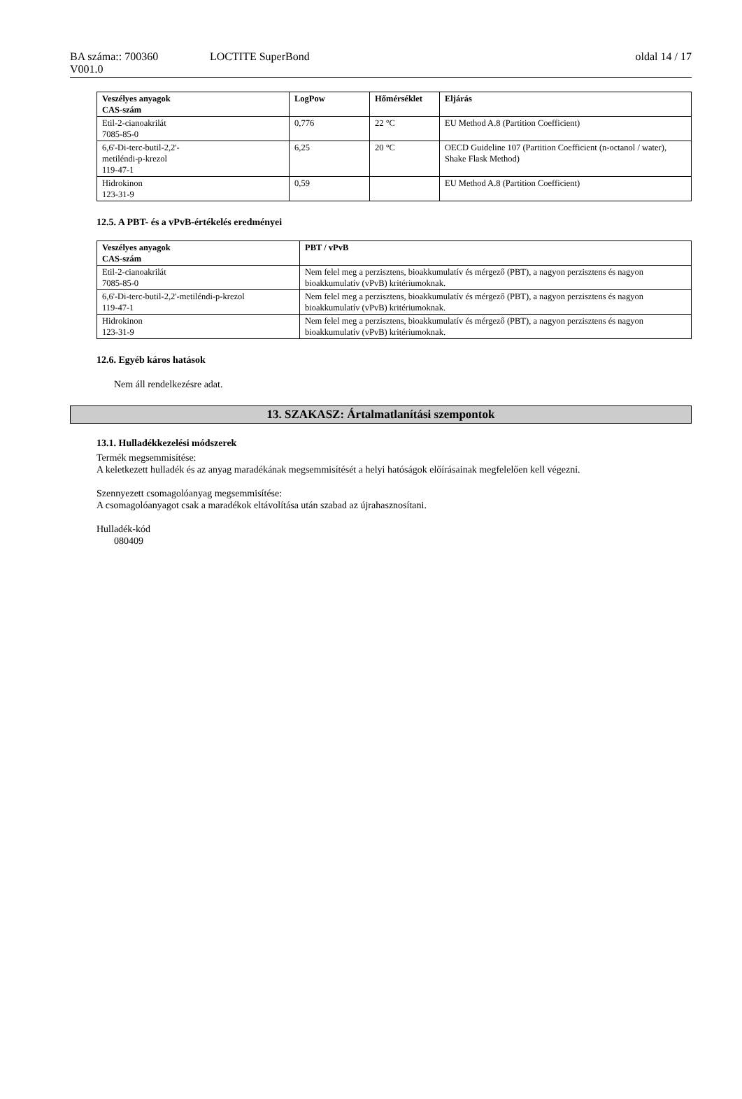BA száma:: 700360
V001.0
LOCTITE SuperBond oldal 14 / 17
| Veszélyes anyagok CAS-szám | LogPow | Hőmérséklet | Eljárás |
| --- | --- | --- | --- |
| Etil-2-cianoakrilát 7085-85-0 | 0,776 | 22 °C | EU Method A.8 (Partition Coefficient) |
| 6,6'-Di-terc-butil-2,2'- metiléndi-p-krezol 119-47-1 | 6,25 | 20 °C | OECD Guideline 107 (Partition Coefficient (n-octanol / water), Shake Flask Method) |
| Hidrokinon 123-31-9 | 0,59 | | EU Method A.8 (Partition Coefficient) |
12.5. A PBT- és a vPvB-értékelés eredményei
| Veszélyes anyagok CAS-szám | PBT / vPvB |
| --- | --- |
| Etil-2-cianoakrilát 7085-85-0 | Nem felel meg a perzisztens, bioakkumulatív és mérgező (PBT), a nagyon perzisztens és nagyon bioakkumulatív (vPvB) kritériumoknak. |
| 6,6'-Di-terc-butil-2,2'-metiléndi-p-krezol 119-47-1 | Nem felel meg a perzisztens, bioakkumulatív és mérgező (PBT), a nagyon perzisztens és nagyon bioakkumulatív (vPvB) kritériumoknak. |
| Hidrokinon 123-31-9 | Nem felel meg a perzisztens, bioakkumulatív és mérgező (PBT), a nagyon perzisztens és nagyon bioakkumulatív (vPvB) kritériumoknak. |
12.6. Egyéb káros hatások
Nem áll rendelkezésre adat.
13. SZAKASZ: Ártalmatlanítási szempontok
13.1. Hulladékkezelési módszerek
Termék megsemmisítése:
A keletkezett hulladék és az anyag maradékának megsemmisítését a helyi hatóságok előírásainak megfelelően kell végezni.
Szennyezett csomagolóanyag megsemmisítése:
A csomagolóanyagot csak a maradékok eltávolítása után szabad az újrahasznosítani.
Hulladék-kód
080409